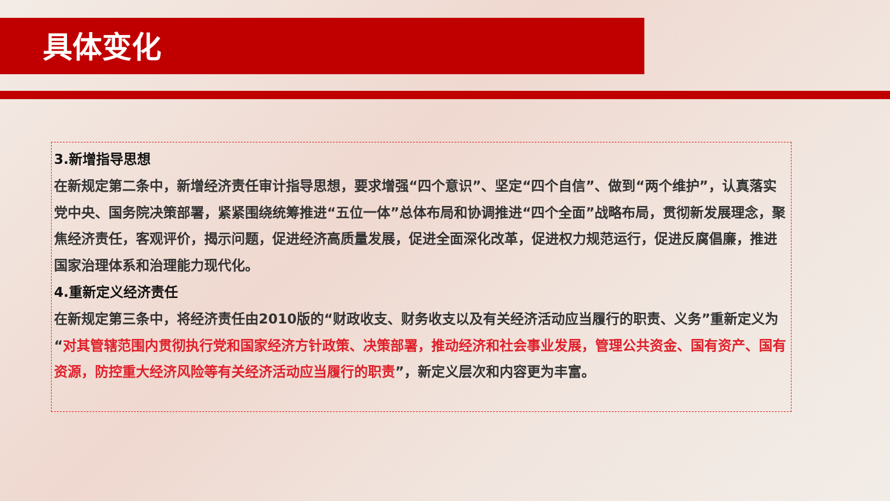具体变化
3.新增指导思想
在新规定第二条中，新增经济责任审计指导思想，要求增强“四个意识”、坚定“四个自信”、做到“两个维护”，认真落实党中央、国务院决策部署，紧紧围绕统筹推进“五位一体”总体布局和协调推进“四个全面”战略布局，贯彻新发展理念，聚焦经济责任，客观评价，揭示问题，促进经济高质量发展，促进全面深化改革，促进权力规范运行，促进反腐倡廉，推进国家治理体系和治理能力现代化。
4.重新定义经济责任
在新规定第三条中，将经济责任由2010版的“财政收支、财务收支以及有关经济活动应当履行的职责、义务”重新定义为“对其管辖范围内贯彻执行党和国家经济方针政策、决策部署，推动经济和社会事业发展，管理公共资金、国有资产、国有资源，防控重大经济风险等有关经济活动应当履行的职责”，新定义层次和内容更为丰富。